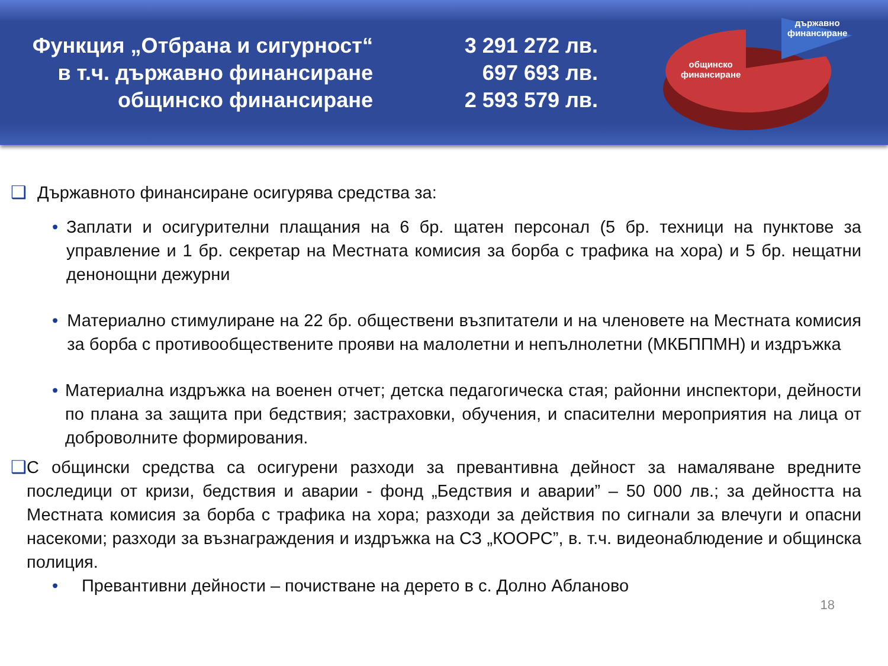Функция „Отбрана и сигурност“
в т.ч. държавно финансиране
общинско финансиране
3 291 272 лв.
697 693 лв.
2 593 579 лв.
държавно
финансиране
общинско
финансиране
❑ Държавното финансиране осигурява средства за:
• Заплати и осигурителни плащания на 6 бр. щатен персонал (5 бр. техници на пунктове за управление и 1 бр. секретар на Местната комисия за борба с трафика на хора) и 5 бр. нещатни денонощни дежурни
• Материално стимулиране на 22 бр. обществени възпитатели и на членовете на Местната комисия за борба с противообществените прояви на малолетни и непълнолетни (МКБППМН) и издръжка
• Материална издръжка на военен отчет; детска педагогическа стая; районни инспектори, дейности по плана за защита при бедствия; застраховки, обучения, и спасителни мероприятия на лица от доброволните формирования.
❑ С общински средства са осигурени разходи за превантивна дейност за намаляване вредните последици от кризи, бедствия и аварии - фонд „Бедствия и аварии” – 50 000 лв.; за дейността на Местната комисия за борба с трафика на хора; разходи за действия по сигнали за влечуги и опасни насекоми; разходи за възнаграждения и издръжка на СЗ „КООРС”, в. т.ч. видеонаблюдение и общинска полиция.
• Превантивни дейности – почистване на дерето в с. Долно Абланово
18